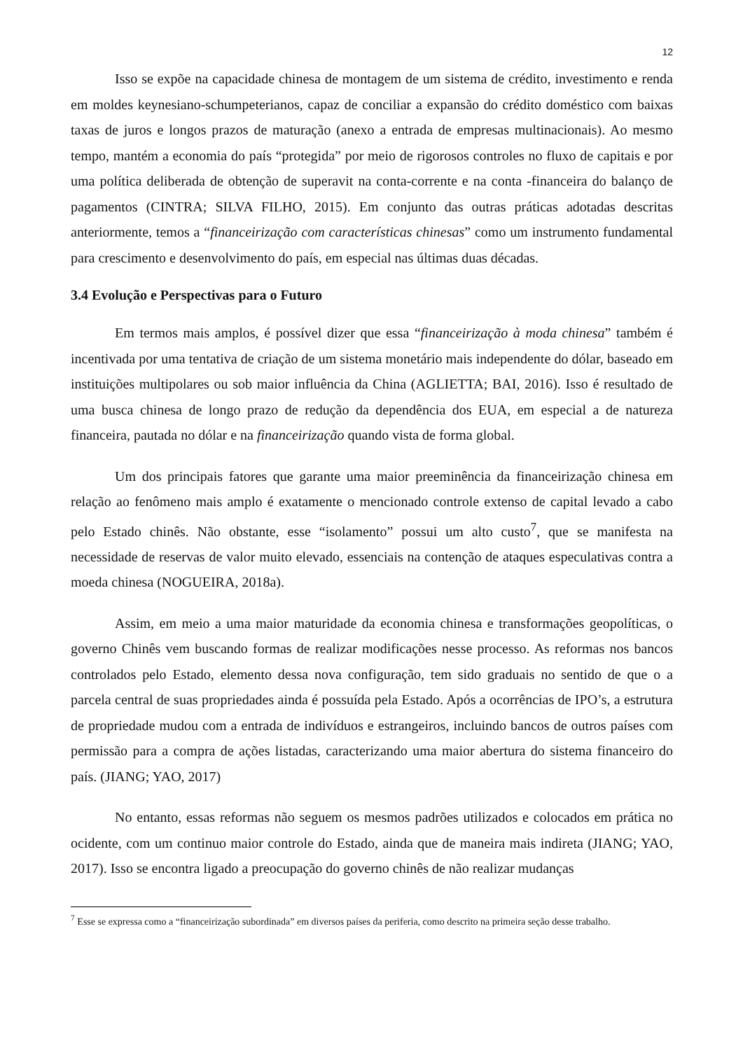12
Isso se expõe na capacidade chinesa de montagem de um sistema de crédito, investimento e renda em moldes keynesiano-schumpeterianos, capaz de conciliar a expansão do crédito doméstico com baixas taxas de juros e longos prazos de maturação (anexo a entrada de empresas multinacionais). Ao mesmo tempo, mantém a economia do país “protegida” por meio de rigorosos controles no fluxo de capitais e por uma política deliberada de obtenção de superavit na conta-corrente e na conta -financeira do balanço de pagamentos (CINTRA; SILVA FILHO, 2015). Em conjunto das outras práticas adotadas descritas anteriormente, temos a “financeirização com características chinesas” como um instrumento fundamental para crescimento e desenvolvimento do país, em especial nas últimas duas décadas.
3.4 Evolução e Perspectivas para o Futuro
Em termos mais amplos, é possível dizer que essa “financeirização à moda chinesa” também é incentivada por uma tentativa de criação de um sistema monetário mais independente do dólar, baseado em instituições multipolares ou sob maior influência da China (AGLIETTA; BAI, 2016). Isso é resultado de uma busca chinesa de longo prazo de redução da dependência dos EUA, em especial a de natureza financeira, pautada no dólar e na financeirização quando vista de forma global.
Um dos principais fatores que garante uma maior preeminência da financeirização chinesa em relação ao fenômeno mais amplo é exatamente o mencionado controle extenso de capital levado a cabo pelo Estado chinês. Não obstante, esse “isolamento” possui um alto custo<sup>7</sup>, que se manifesta na necessidade de reservas de valor muito elevado, essenciais na contenção de ataques especulativas contra a moeda chinesa (NOGUEIRA, 2018a).
Assim, em meio a uma maior maturidade da economia chinesa e transformações geopolíticas, o governo Chinês vem buscando formas de realizar modificações nesse processo. As reformas nos bancos controlados pelo Estado, elemento dessa nova configuração, tem sido graduais no sentido de que o a parcela central de suas propriedades ainda é possuída pela Estado. Após a ocorrências de IPO’s, a estrutura de propriedade mudou com a entrada de indivíduos e estrangeiros, incluindo bancos de outros países com permissão para a compra de ações listadas, caracterizando uma maior abertura do sistema financeiro do país. (JIANG; YAO, 2017)
No entanto, essas reformas não seguem os mesmos padrões utilizados e colocados em prática no ocidente, com um continuo maior controle do Estado, ainda que de maneira mais indireta (JIANG; YAO, 2017). Isso se encontra ligado a preocupação do governo chinês de não realizar mudanças
<sup>7</sup> Esse se expressa como a “financeirização subordinada” em diversos países da periferia, como descrito na primeira seção desse trabalho.